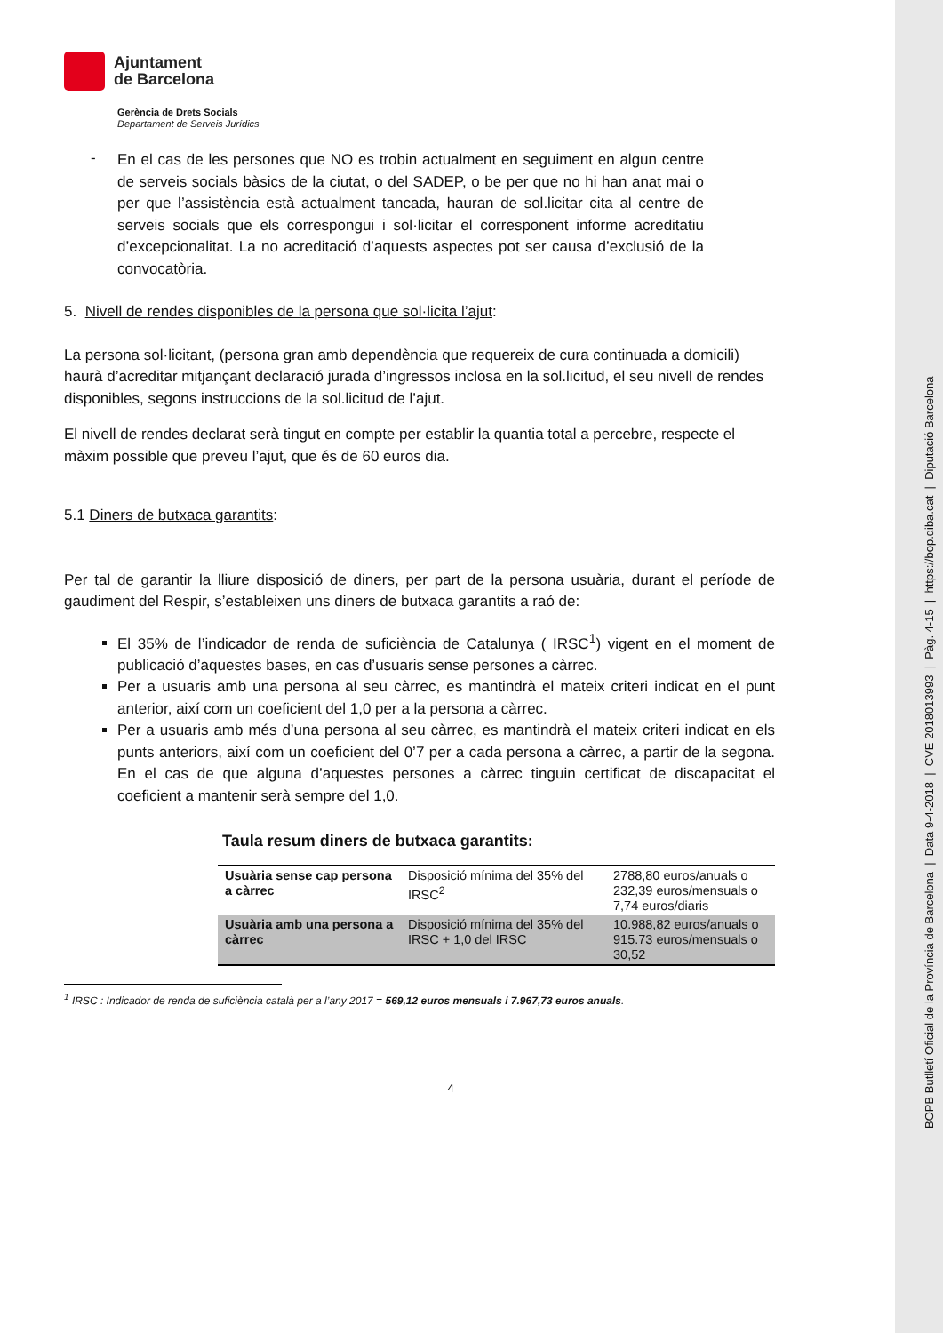BOPB Butlletí Oficial de la Província de Barcelona | Data 9-4-2018 | CVE 2018013993 | Pàg. 4-15 | https://bop.diba.cat | Diputació Barcelona
Ajuntament
de Barcelona
Gerència de Drets Socials
Departament de Serveis Jurídics
-
En el cas de les persones que NO es trobin actualment en seguiment en algun centre de serveis socials bàsics de la ciutat, o del SADEP, o be per que no hi han anat mai o per que l’assistència està actualment tancada, hauran de sol.licitar cita al centre de serveis socials que els correspongui i sol·licitar el corresponent informe acreditatiu d’excepcionalitat. La no acreditació d’aquests aspectes pot ser causa d’exclusió de la convocatòria.
5. Nivell de rendes disponibles de la persona que sol·licita l’ajut:
La persona sol·licitant, (persona gran amb dependència que requereix de cura continuada a domicili) haurà d’acreditar mitjançant declaració jurada d’ingressos inclosa en la sol.licitud, el seu nivell de rendes disponibles, segons instruccions de la sol.licitud de l’ajut.
El nivell de rendes declarat serà tingut en compte per establir la quantia total a percebre, respecte el màxim possible que preveu l’ajut, que és de 60 euros dia.
5.1 Diners de butxaca garantits:
Per tal de garantir la lliure disposició de diners, per part de la persona usuària, durant el període de gaudiment del Respir, s’estableixen uns diners de butxaca garantits a raó de:
El 35% de l’indicador de renda de suficiència de Catalunya ( IRSC<sup>1</sup>) vigent en el moment de publicació d’aquestes bases, en cas d’usuaris sense persones a càrrec.
Per a usuaris amb una persona al seu càrrec, es mantindrà el mateix criteri indicat en el punt anterior, així com un coeficient del 1,0 per a la persona a càrrec.
Per a usuaris amb més d’una persona al seu càrrec, es mantindrà el mateix criteri indicat en els punts anteriors, així com un coeficient del 0’7 per a cada persona a càrrec, a partir de la segona. En el cas de que alguna d’aquestes persones a càrrec tinguin certificat de discapacitat el coeficient a mantenir serà sempre del 1,0.
Taula resum diners de butxaca garantits:
| Usuària sense cap persona a càrrec | Disposició mínima del 35% del IRSC<sup>2</sup> | 2788,80 euros/anuals o 232,39 euros/mensuals o 7,74 euros/diaris |
| Usuària amb una persona a càrrec | Disposició mínima del 35% del IRSC + 1,0 del IRSC | 10.988,82 euros/anuals o 915.73 euros/mensuals o 30,52 |
<sup>1</sup> IRSC : Indicador de renda de suficiència català per a l’any 2017 = 569,12 euros mensuals i 7.967,73 euros anuals.
4